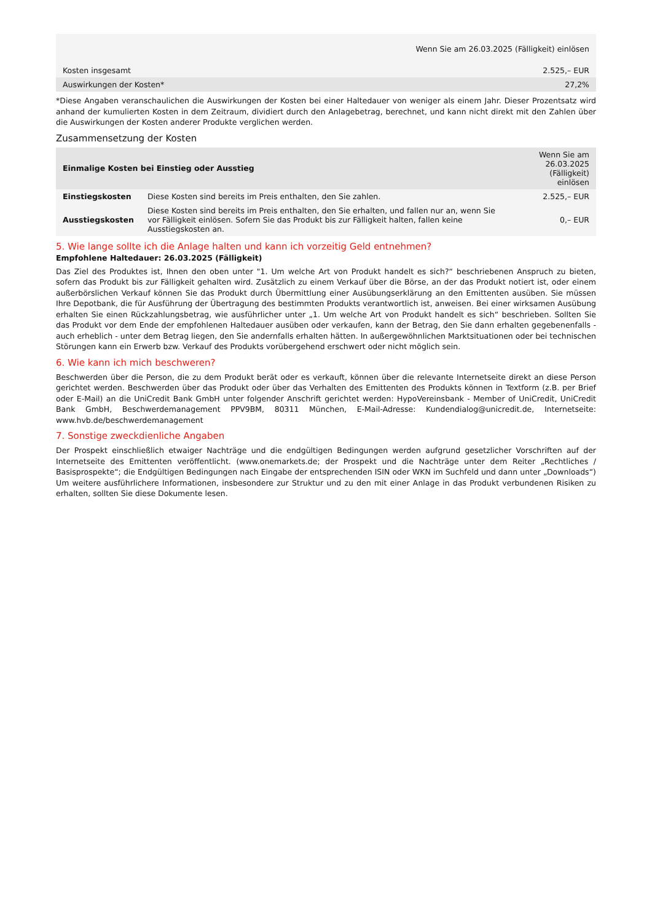| Wenn Sie am 26.03.2025 (Fälligkeit) einlösen | |
| --- | --- |
| Kosten insgesamt | 2.525,– EUR |
| Auswirkungen der Kosten* | 27,2% |
*Diese Angaben veranschaulichen die Auswirkungen der Kosten bei einer Haltedauer von weniger als einem Jahr. Dieser Prozentsatz wird anhand der kumulierten Kosten in dem Zeitraum, dividiert durch den Anlagebetrag, berechnet, und kann nicht direkt mit den Zahlen über die Auswirkungen der Kosten anderer Produkte verglichen werden.
Zusammensetzung der Kosten
| Einmalige Kosten bei Einstieg oder Ausstieg | | Wenn Sie am 26.03.2025 (Fälligkeit) einlösen |
| --- | --- | --- |
| Einstiegskosten | Diese Kosten sind bereits im Preis enthalten, den Sie zahlen. | 2.525,– EUR |
| Ausstiegskosten | Diese Kosten sind bereits im Preis enthalten, den Sie erhalten, und fallen nur an, wenn Sie vor Fälligkeit einlösen. Sofern Sie das Produkt bis zur Fälligkeit halten, fallen keine Ausstiegskosten an. | 0,– EUR |
5. Wie lange sollte ich die Anlage halten und kann ich vorzeitig Geld entnehmen?
Empfohlene Haltedauer: 26.03.2025 (Fälligkeit)
Das Ziel des Produktes ist, Ihnen den oben unter "1. Um welche Art von Produkt handelt es sich?“ beschriebenen Anspruch zu bieten, sofern das Produkt bis zur Fälligkeit gehalten wird. Zusätzlich zu einem Verkauf über die Börse, an der das Produkt notiert ist, oder einem außerbörslichen Verkauf können Sie das Produkt durch Übermittlung einer Ausübungserklärung an den Emittenten ausüben. Sie müssen Ihre Depotbank, die für Ausführung der Übertragung des bestimmten Produkts verantwortlich ist, anweisen. Bei einer wirksamen Ausübung erhalten Sie einen Rückzahlungsbetrag, wie ausführlicher unter „1. Um welche Art von Produkt handelt es sich“ beschrieben. Sollten Sie das Produkt vor dem Ende der empfohlenen Haltedauer ausüben oder verkaufen, kann der Betrag, den Sie dann erhalten gegebenenfalls - auch erheblich - unter dem Betrag liegen, den Sie andernfalls erhalten hätten. In außergewöhnlichen Marktsituationen oder bei technischen Störungen kann ein Erwerb bzw. Verkauf des Produkts vorübergehend erschwert oder nicht möglich sein.
6. Wie kann ich mich beschweren?
Beschwerden über die Person, die zu dem Produkt berät oder es verkauft, können über die relevante Internetseite direkt an diese Person gerichtet werden. Beschwerden über das Produkt oder über das Verhalten des Emittenten des Produkts können in Textform (z.B. per Brief oder E-Mail) an die UniCredit Bank GmbH unter folgender Anschrift gerichtet werden: HypoVereinsbank - Member of UniCredit, UniCredit Bank GmbH, Beschwerdemanagement PPV9BM, 80311 München, E-Mail-Adresse: Kundendialog@unicredit.de, Internetseite: www.hvb.de/beschwerdemanagement
7. Sonstige zweckdienliche Angaben
Der Prospekt einschließlich etwaiger Nachträge und die endgültigen Bedingungen werden aufgrund gesetzlicher Vorschriften auf der Internetseite des Emittenten veröffentlicht. (www.onemarkets.de; der Prospekt und die Nachträge unter dem Reiter „Rechtliches / Basisprospekte“; die Endgültigen Bedingungen nach Eingabe der entsprechenden ISIN oder WKN im Suchfeld und dann unter „Downloads“) Um weitere ausführlichere Informationen, insbesondere zur Struktur und zu den mit einer Anlage in das Produkt verbundenen Risiken zu erhalten, sollten Sie diese Dokumente lesen.